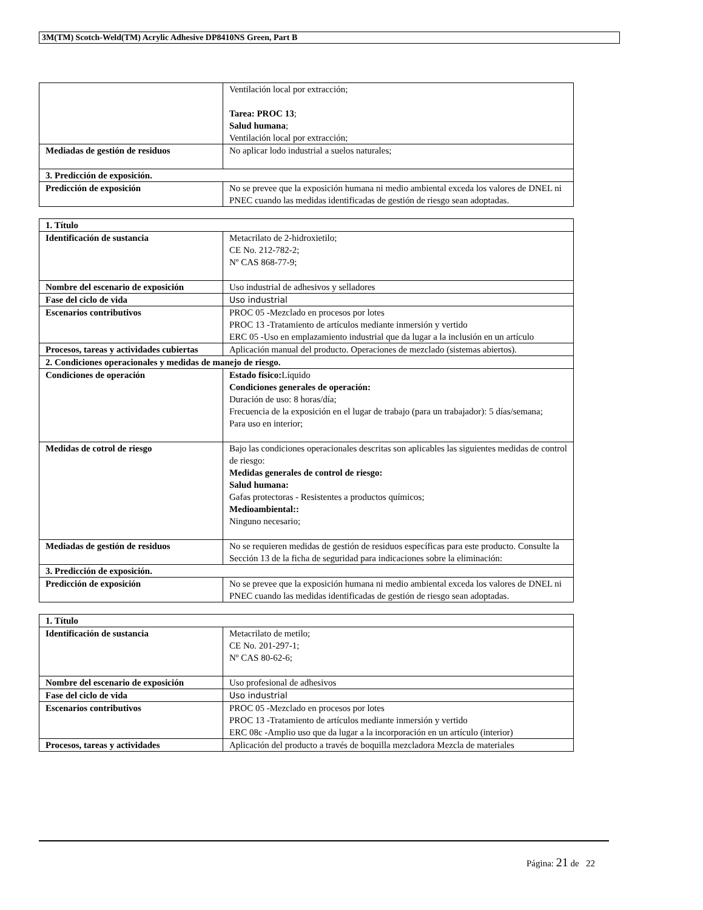3M(TM) Scotch-Weld(TM) Acrylic Adhesive DP8410NS Green, Part B
| | Ventilación local por extracción; Tarea: PROC 13 ; Salud humana ; Ventilación local por extracción; |
| Mediadas de gestión de residuos | No aplicar lodo industrial a suelos naturales; |
| 3. Predicción de exposición. | |
| Predicción de exposición | No se prevee que la exposición humana ni medio ambiental exceda los valores de DNEL ni PNEC cuando las medidas identificadas de gestión de riesgo sean adoptadas. |
| 1. Título | |
| Identificación de sustancia | Metacrilato de 2-hidroxietilo; CE No. 212-782-2; Nº CAS 868-77-9; |
| Nombre del escenario de exposición | Uso industrial de adhesivos y selladores |
| Fase del ciclo de vida | Uso industrial |
| Escenarios contributivos | PROC 05 -Mezclado en procesos por lotes PROC 13 -Tratamiento de artículos mediante inmersión y vertido ERC 05 -Uso en emplazamiento industrial que da lugar a la inclusión en un artículo |
| Procesos, tareas y actividades cubiertas | Aplicación manual del producto. Operaciones de mezclado (sistemas abiertos). |
| 2. Condiciones operacionales y medidas de manejo de riesgo. | |
| Condiciones de operación | Estado físico: Líquido Condiciones generales de operación: Duración de uso: 8 horas/día; Frecuencia de la exposición en el lugar de trabajo (para un trabajador): 5 días/semana; Para uso en interior; |
| Medidas de cotrol de riesgo | Bajo las condiciones operacionales descritas son aplicables las siguientes medidas de control de riesgo: Medidas generales de control de riesgo: Salud humana: Gafas protectoras - Resistentes a productos químicos; Medioambiental:: Ninguno necesario; |
| Mediadas de gestión de residuos | No se requieren medidas de gestión de residuos específicas para este producto. Consulte la Sección 13 de la ficha de seguridad para indicaciones sobre la eliminación: |
| 3. Predicción de exposición. | |
| Predicción de exposición | No se prevee que la exposición humana ni medio ambiental exceda los valores de DNEL ni PNEC cuando las medidas identificadas de gestión de riesgo sean adoptadas. |
| 1. Título | |
| Identificación de sustancia | Metacrilato de metilo; CE No. 201-297-1; Nº CAS 80-62-6; |
| Nombre del escenario de exposición | Uso profesional de adhesivos |
| Fase del ciclo de vida | Uso industrial |
| Escenarios contributivos | PROC 05 -Mezclado en procesos por lotes PROC 13 -Tratamiento de artículos mediante inmersión y vertido ERC 08c -Amplio uso que da lugar a la incorporación en un artículo (interior) |
| Procesos, tareas y actividades | Aplicación del producto a través de boquilla mezcladora Mezcla de materiales |
Página: 21 de 22